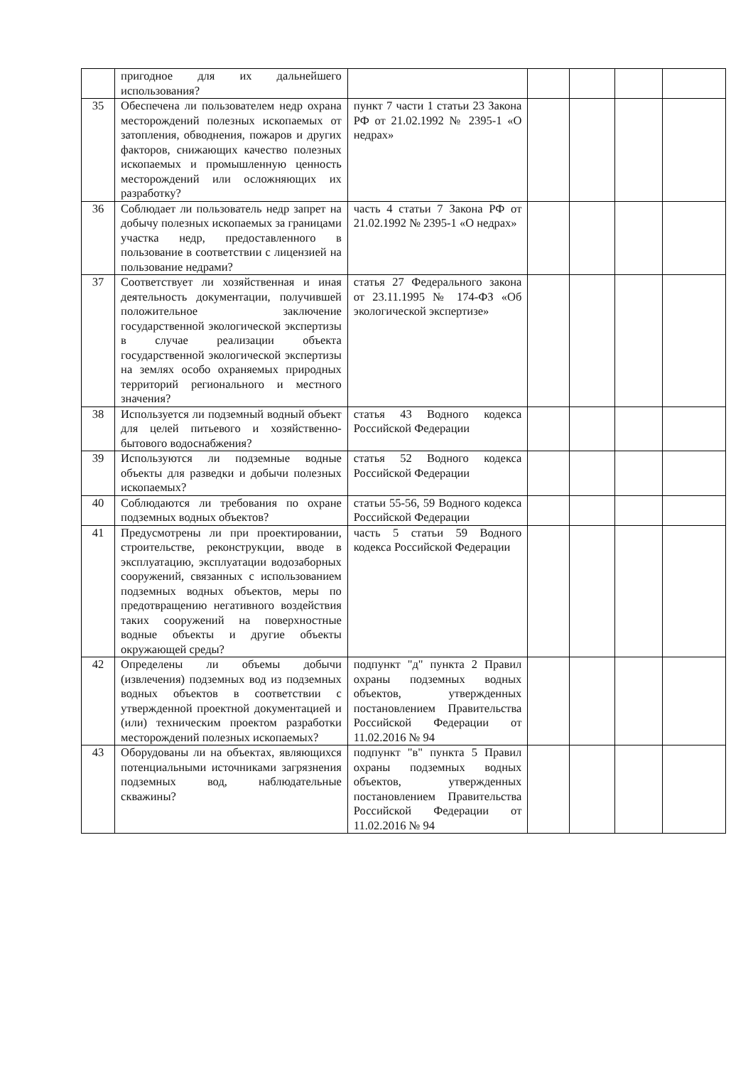| | пригодное для их дальнейшего использования? | | | | | |
| 35 | Обеспечена ли пользователем недр охрана месторождений полезных ископаемых от затопления, обводнения, пожаров и других факторов, снижающих качество полезных ископаемых и промышленную ценность месторождений или осложняющих их разработку? | пункт 7 части 1 статьи 23 Закона РФ от 21.02.1992 № 2395-1 «О недрах» | | | | |
| 36 | Соблюдает ли пользователь недр запрет на добычу полезных ископаемых за границами участка недр, предоставленного в пользование в соответствии с лицензией на пользование недрами? | часть 4 статьи 7 Закона РФ от 21.02.1992 № 2395-1 «О недрах» | | | | |
| 37 | Соответствует ли хозяйственная и иная деятельность документации, получившей положительное заключение государственной экологической экспертизы в случае реализации объекта государственной экологической экспертизы на землях особо охраняемых природных территорий регионального и местного значения? | статья 27 Федерального закона от 23.11.1995 № 174-ФЗ «Об экологической экспертизе» | | | | |
| 38 | Используется ли подземный водный объект для целей питьевого и хозяйственно-бытового водоснабжения? | статья 43 Водного кодекса Российской Федерации | | | | |
| 39 | Используются ли подземные водные объекты для разведки и добычи полезных ископаемых? | статья 52 Водного кодекса Российской Федерации | | | | |
| 40 | Соблюдаются ли требования по охране подземных водных объектов? | статьи 55-56, 59 Водного кодекса Российской Федерации | | | | |
| 41 | Предусмотрены ли при проектировании, строительстве, реконструкции, вводе в эксплуатацию, эксплуатации водозаборных сооружений, связанных с использованием подземных водных объектов, меры по предотвращению негативного воздействия таких сооружений на поверхностные водные объекты и другие объекты окружающей среды? | часть 5 статьи 59 Водного кодекса Российской Федерации | | | | |
| 42 | Определены ли объемы добычи (извлечения) подземных вод из подземных водных объектов в соответствии с утвержденной проектной документацией и (или) техническим проектом разработки месторождений полезных ископаемых? | подпункт "д" пункта 2 Правил охраны подземных водных объектов, утвержденных постановлением Правительства Российской Федерации от 11.02.2016 № 94 | | | | |
| 43 | Оборудованы ли на объектах, являющихся потенциальными источниками загрязнения подземных вод, наблюдательные скважины? | подпункт "в" пункта 5 Правил охраны подземных водных объектов, утвержденных постановлением Правительства Российской Федерации от 11.02.2016 № 94 | | | | |